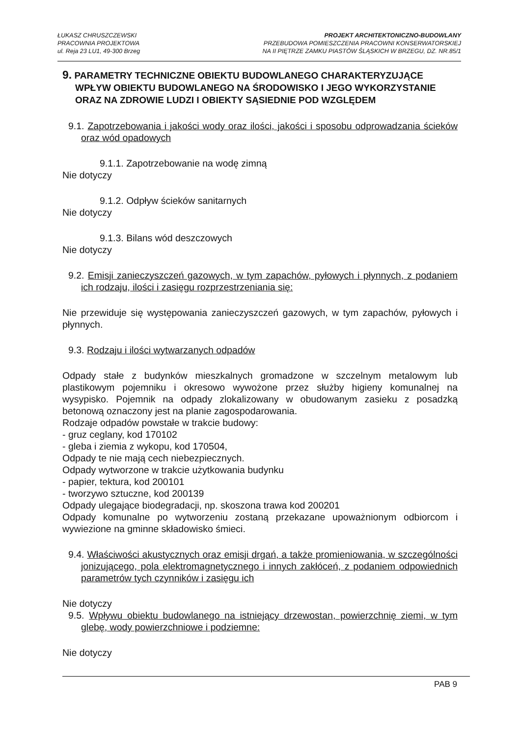ŁUKASZ CHRUSZCZEWSKI
PRACOWNIA PROJEKTOWA
ul. Reja 23 LU1, 49-300 Brzeg
PROJEKT ARCHITEKTONICZNO-BUDOWLANY
PRZEBUDOWA POMIESZCZENIA PRACOWNI KONSERWATORSKIEJ
NA II PIĘTRZE ZAMKU PIASTÓW ŚLĄSKICH W BRZEGU, DZ. NR.85/1
9. PARAMETRY TECHNICZNE OBIEKTU BUDOWLANEGO CHARAKTERYZUJĄCE WPŁYW OBIEKTU BUDOWLANEGO NA ŚRODOWISKO I JEGO WYKORZYSTANIE ORAZ NA ZDROWIE LUDZI I OBIEKTY SĄSIEDNIE POD WZGLĘDEM
9.1. Zapotrzebowania i jakości wody oraz ilości, jakości i sposobu odprowadzania ścieków oraz wód opadowych
9.1.1. Zapotrzebowanie na wodę zimną
Nie dotyczy
9.1.2. Odpływ ścieków sanitarnych
Nie dotyczy
9.1.3. Bilans wód deszczowych
Nie dotyczy
9.2. Emisji zanieczyszczeń gazowych, w tym zapachów, pyłowych i płynnych, z podaniem ich rodzaju, ilości i zasięgu rozprzestrzeniania się:
Nie przewiduje się występowania zanieczyszczeń gazowych, w tym zapachów, pyłowych i płynnych.
9.3. Rodzaju i ilości wytwarzanych odpadów
Odpady stałe z budynków mieszkalnych gromadzone w szczelnym metalowym lub plastikowym pojemniku i okresowo wywożone przez służby higieny komunalnej na wysypisko. Pojemnik na odpady zlokalizowany w obudowanym zasieku z posadzką betonową oznaczony jest na planie zagospodarowania.
Rodzaje odpadów powstałe w trakcie budowy:
- gruz ceglany, kod 170102
- gleba i ziemia z wykopu, kod 170504,
Odpady te nie mają cech niebezpiecznych.
Odpady wytworzone w trakcie użytkowania budynku
- papier, tektura, kod 200101
- tworzywo sztuczne, kod 200139
Odpady ulegające biodegradacji, np. skoszona trawa kod 200201
Odpady komunalne po wytworzeniu zostaną przekazane upoważnionym odbiorcom i wywiezione na gminne składowisko śmieci.
9.4. Właściwości akustycznych oraz emisji drgań, a także promieniowania, w szczególności jonizującego, pola elektromagnetycznego i innych zakłóceń, z podaniem odpowiednich parametrów tych czynników i zasięgu ich
Nie dotyczy
9.5. Wpływu obiektu budowlanego na istniejący drzewostan, powierzchnię ziemi, w tym glebę, wody powierzchniowe i podziemne:
Nie dotyczy
PAB 9